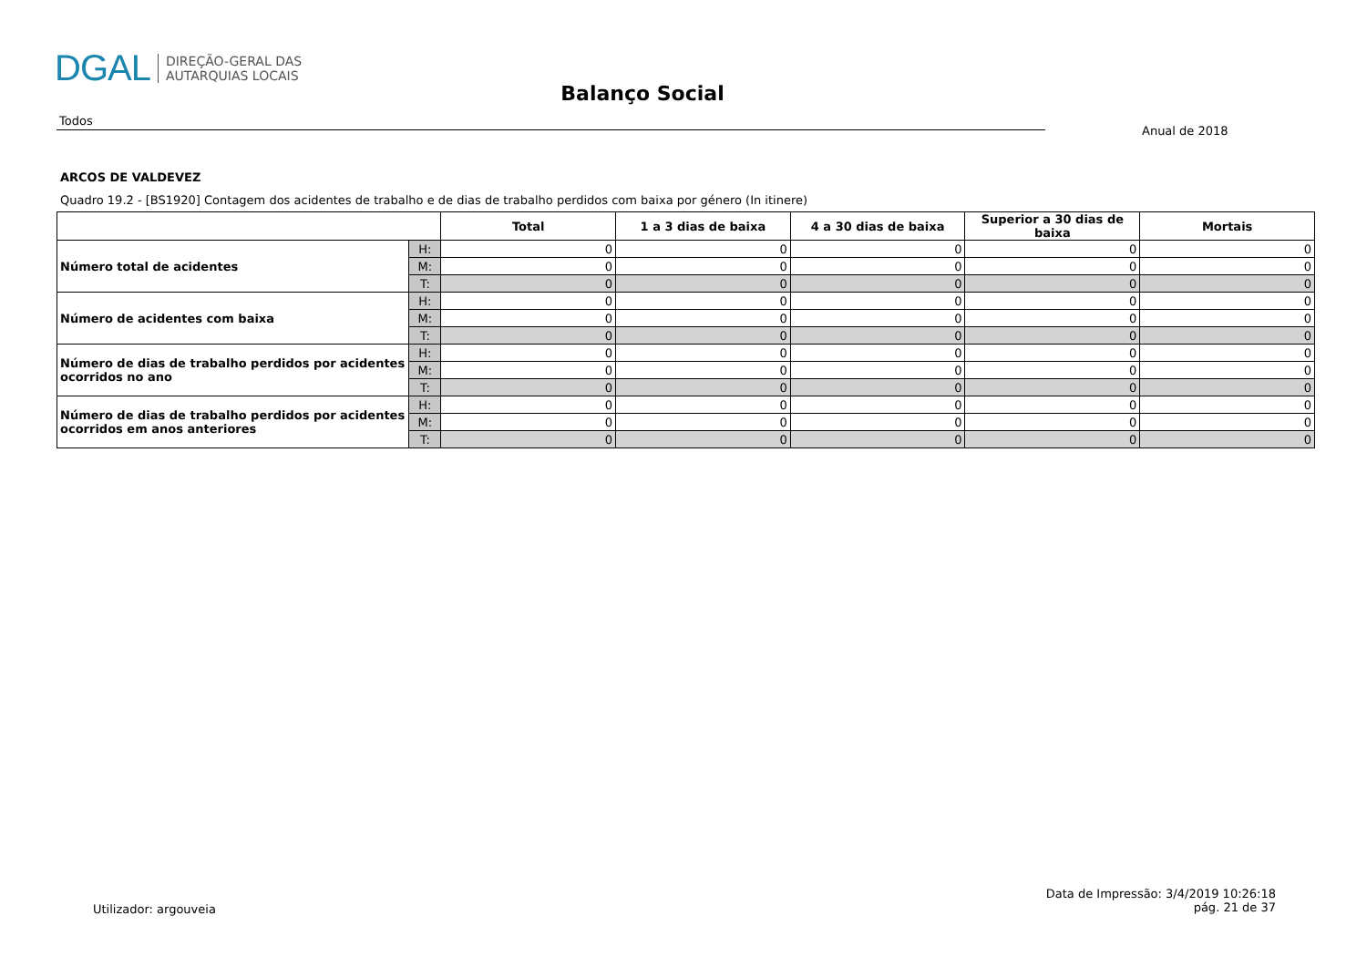DGAL DIREÇÃO-GERAL DAS
AUTARQUIAS LOCAIS
Balanço Social
Todos
Anual de 2018
ARCOS DE VALDEVEZ
Quadro 19.2 - [BS1920] Contagem dos acidentes de trabalho e de dias de trabalho perdidos com baixa por género (In itinere)
| | | Total | 1 a 3 dias de baixa | 4 a 30 dias de baixa | Superior a 30 dias de baixa | Mortais |
| --- | --- | --- | --- | --- | --- | --- |
| Número total de acidentes | H: | 0 | 0 | 0 | 0 | 0 |
| | M: | 0 | 0 | 0 | 0 | 0 |
| | T: | 0 | 0 | 0 | 0 | 0 |
| Número de acidentes com baixa | H: | 0 | 0 | 0 | 0 | 0 |
| | M: | 0 | 0 | 0 | 0 | 0 |
| | T: | 0 | 0 | 0 | 0 | 0 |
| Número de dias de trabalho perdidos por acidentes ocorridos no ano | H: | 0 | 0 | 0 | 0 | 0 |
| | M: | 0 | 0 | 0 | 0 | 0 |
| | T: | 0 | 0 | 0 | 0 | 0 |
| Número de dias de trabalho perdidos por acidentes ocorridos em anos anteriores | H: | 0 | 0 | 0 | 0 | 0 |
| | M: | 0 | 0 | 0 | 0 | 0 |
| | T: | 0 | 0 | 0 | 0 | 0 |
Utilizador: argouveia
Data de Impressão: 3/4/2019 10:26:18
pág. 21 de 37